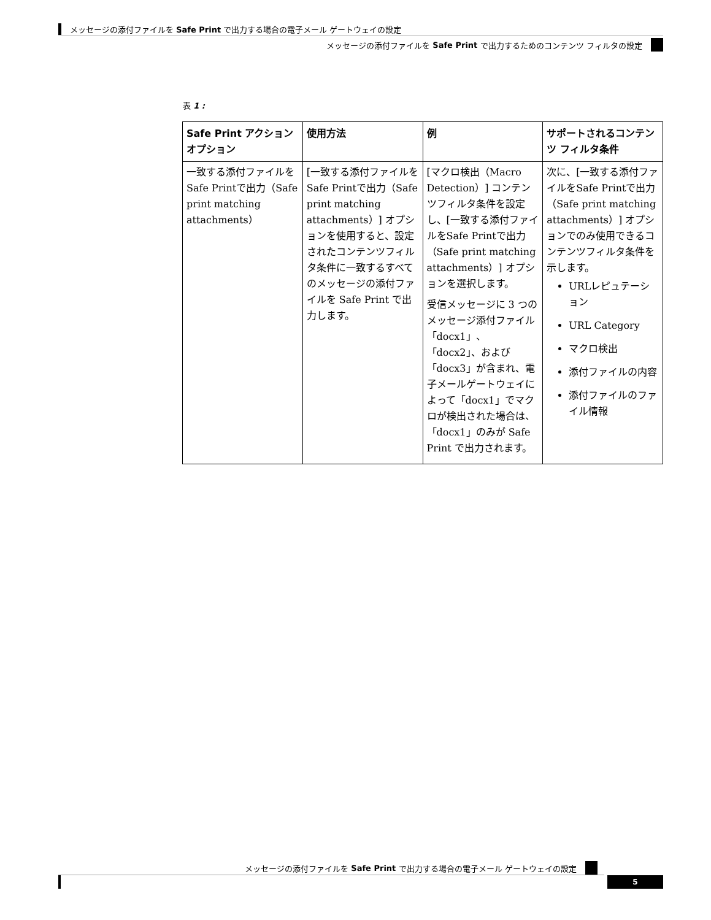メッセージの添付ファイルを Safe Print で出力する場合の電子メール ゲートウェイの設定
メッセージの添付ファイルを Safe Print で出力するためのコンテンツ フィルタの設定
表 1 :
| Safe Print アクション オプション | 使用方法 | 例 | サポートされるコンテンツ フィルタ条件 |
| --- | --- | --- | --- |
| 一致する添付ファイルをSafe Printで出力（Safe print matching attachments） | [一致する添付ファイルをSafe Printで出力（Safe print matching attachments）] オプションを使用すると、設定されたコンテンツフィルタ条件に一致するすべてのメッセージの添付ファイルを Safe Print で出力します。 | [マクロ検出（Macro Detection）] コンテンツフィルタ条件を設定し、[一致する添付ファイルをSafe Printで出力（Safe print matching attachments）] オプションを選択します。 受信メッセージに 3 つのメッセージ添付ファイル「docx1」、「docx2」、および「docx3」が含まれ、電子メールゲートウェイによって「docx1」でマクロが検出された場合は、「docx1」のみが Safe Print で出力されます。 | 次に、[一致する添付ファイルをSafe Printで出力（Safe print matching attachments）] オプションでのみ使用できるコンテンツフィルタ条件を示します。 URLレピュテーション URL Category マクロ検出 添付ファイルの内容 添付ファイルのファイル情報 |
メッセージの添付ファイルを Safe Print で出力する場合の電子メール ゲートウェイの設定
5